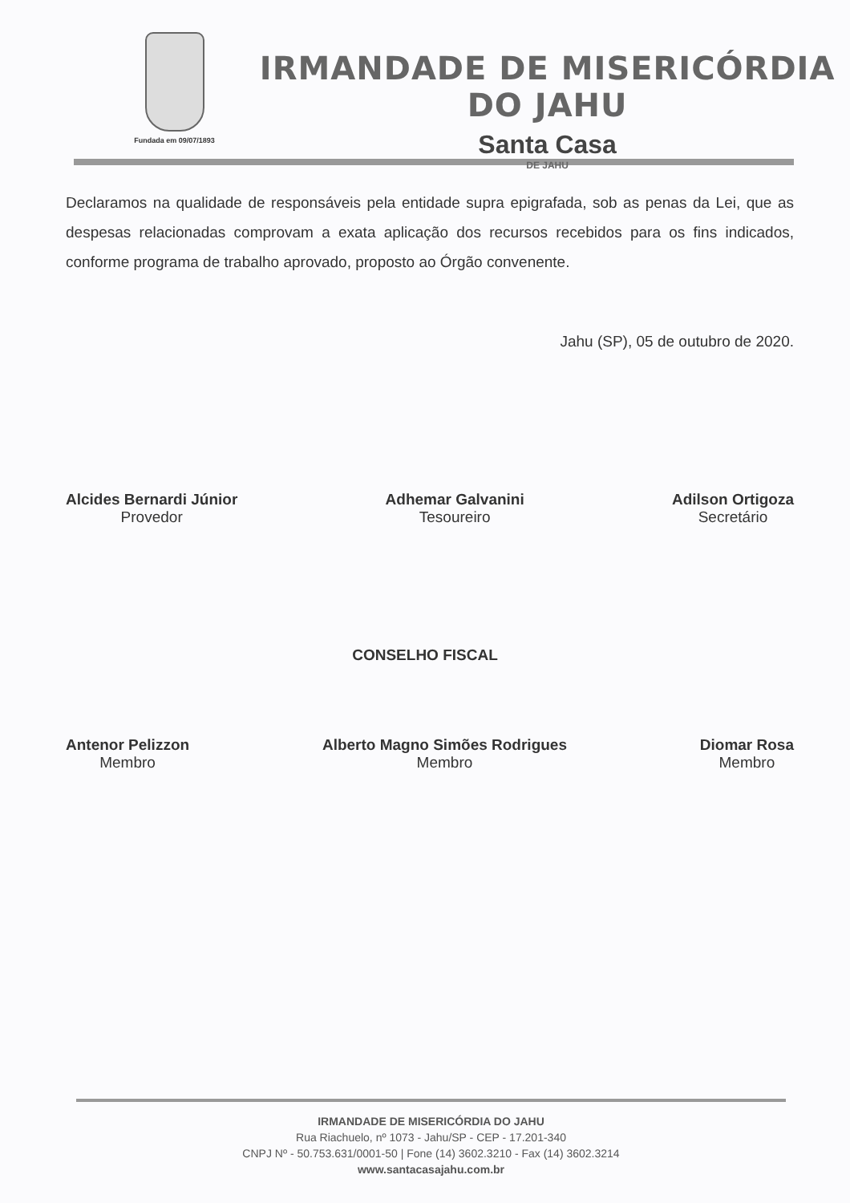Fundada em 09/07/1893
IRMANDADE DE MISERICÓRDIA DO JAHU
Santa Casa
DE JAHU
Declaramos na qualidade de responsáveis pela entidade supra epigrafada, sob as penas da Lei, que as despesas relacionadas comprovam a exata aplicação dos recursos recebidos para os fins indicados, conforme programa de trabalho aprovado, proposto ao Órgão convenente.
Jahu (SP), 05 de outubro de 2020.
Alcides Bernardi Júnior
Provedor
Adhemar Galvanini
Tesoureiro
Adilson Ortigoza
Secretário
CONSELHO FISCAL
Antenor Pelizzon
Membro
Alberto Magno Simões Rodrigues
Membro
Diomar Rosa
Membro
IRMANDADE DE MISERICÓRDIA DO JAHU
Rua Riachuelo, nº 1073 - Jahu/SP - CEP - 17.201-340
CNPJ Nº - 50.753.631/0001-50 | Fone (14) 3602.3210 - Fax (14) 3602.3214
www.santacasajahu.com.br